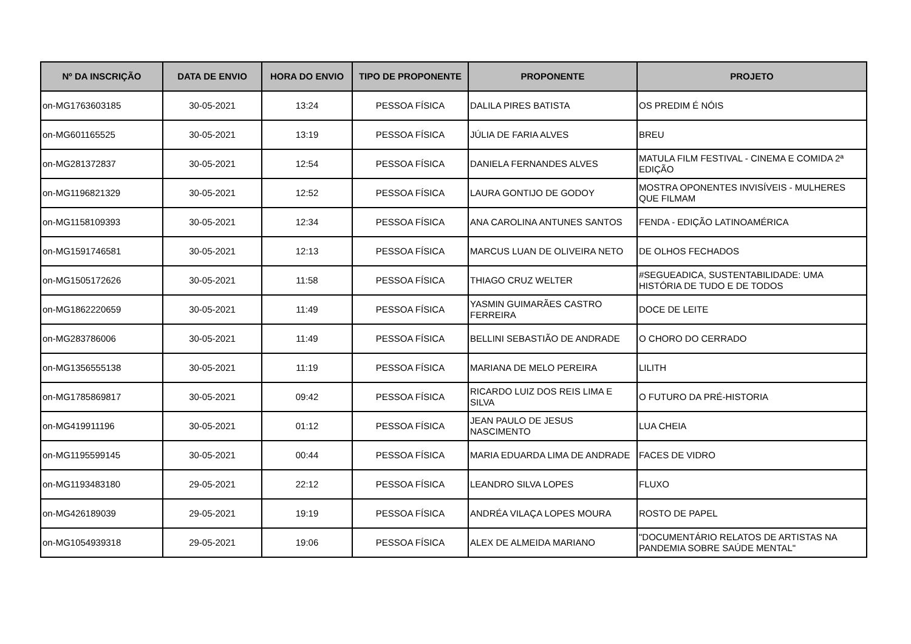| Nº DA INSCRIÇÃO | DATA DE ENVIO | HORA DO ENVIO | TIPO DE PROPONENTE | PROPONENTE | PROJETO |
| --- | --- | --- | --- | --- | --- |
| on-MG1763603185 | 30-05-2021 | 13:24 | PESSOA FÍSICA | DALILA PIRES BATISTA | OS PREDIM É NÓIS |
| on-MG601165525 | 30-05-2021 | 13:19 | PESSOA FÍSICA | JÚLIA DE FARIA ALVES | BREU |
| on-MG281372837 | 30-05-2021 | 12:54 | PESSOA FÍSICA | DANIELA FERNANDES ALVES | MATULA FILM FESTIVAL - CINEMA E COMIDA 2ª EDIÇÃO |
| on-MG1196821329 | 30-05-2021 | 12:52 | PESSOA FÍSICA | LAURA GONTIJO DE GODOY | MOSTRA OPONENTES INVISÍVEIS - MULHERES QUE FILMAM |
| on-MG1158109393 | 30-05-2021 | 12:34 | PESSOA FÍSICA | ANA CAROLINA ANTUNES SANTOS | FENDA - EDIÇÃO LATINOAMÉRICA |
| on-MG1591746581 | 30-05-2021 | 12:13 | PESSOA FÍSICA | MARCUS LUAN DE OLIVEIRA NETO | DE OLHOS FECHADOS |
| on-MG1505172626 | 30-05-2021 | 11:58 | PESSOA FÍSICA | THIAGO CRUZ WELTER | #SEGUEADICA, SUSTENTABILIDADE: UMA HISTÓRIA DE TUDO E DE TODOS |
| on-MG1862220659 | 30-05-2021 | 11:49 | PESSOA FÍSICA | YASMIN GUIMARÃES CASTRO FERREIRA | DOCE DE LEITE |
| on-MG283786006 | 30-05-2021 | 11:49 | PESSOA FÍSICA | BELLINI SEBASTIÃO DE ANDRADE | O CHORO DO CERRADO |
| on-MG1356555138 | 30-05-2021 | 11:19 | PESSOA FÍSICA | MARIANA DE MELO PEREIRA | LILITH |
| on-MG1785869817 | 30-05-2021 | 09:42 | PESSOA FÍSICA | RICARDO LUIZ DOS REIS LIMA E SILVA | O FUTURO DA PRÉ-HISTORIA |
| on-MG419911196 | 30-05-2021 | 01:12 | PESSOA FÍSICA | JEAN PAULO DE JESUS NASCIMENTO | LUA CHEIA |
| on-MG1195599145 | 30-05-2021 | 00:44 | PESSOA FÍSICA | MARIA EDUARDA LIMA DE ANDRADE | FACES DE VIDRO |
| on-MG1193483180 | 29-05-2021 | 22:12 | PESSOA FÍSICA | LEANDRO SILVA LOPES | FLUXO |
| on-MG426189039 | 29-05-2021 | 19:19 | PESSOA FÍSICA | ANDRÉA VILAÇA LOPES MOURA | ROSTO DE PAPEL |
| on-MG1054939318 | 29-05-2021 | 19:06 | PESSOA FÍSICA | ALEX DE ALMEIDA MARIANO | "DOCUMENTÁRIO RELATOS DE ARTISTAS NA PANDEMIA SOBRE SAÚDE MENTAL" |